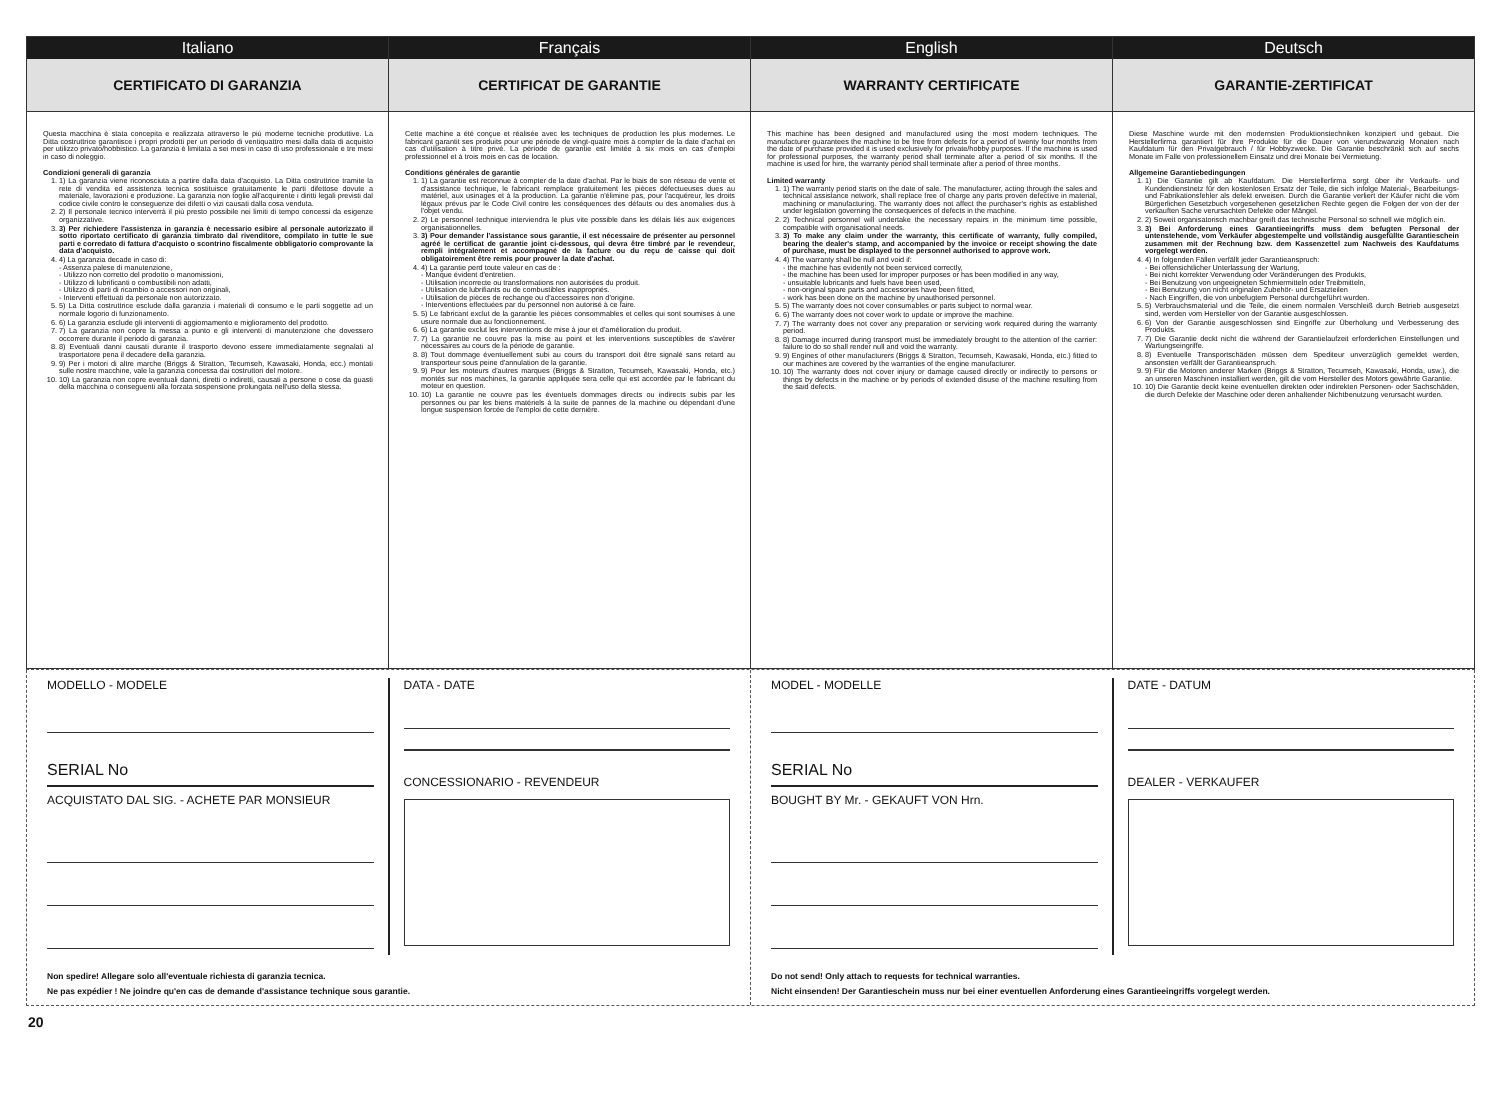Italiano
CERTIFICATO DI GARANZIA
Questa macchina è stata concepita e realizzata attraverso le più moderne tecniche produttive. La Ditta costruttrice garantisce i propri prodotti per un periodo di ventiquattro mesi dalla data di acquisto per utilizzo privato/hobbistico. La garanzia è limitata a sei mesi in caso di uso professionale e tre mesi in caso di noleggio.
Condizioni generali di garanzia
1. 1) La garanzia viene riconosciuta a partire dalla data d'acquisto. La Ditta costruttrice tramite la rete di vendita ed assistenza tecnica sostituisce gratuitamente le parti difettose dovute a materiale, lavorazioni e produzione. La garanzia non toglie all'acquirente i diritti legali previsti dal codice civile contro le conseguenze dei difetti o vizi causati dalla cosa venduta.
2. 2) Il personale tecnico interverrà il più presto possibile nei limiti di tempo concessi da esigenze organizzative.
3. 3) Per richiedere l'assistenza in garanzia è necessario esibire al personale autorizzato il sotto riportato certificato di garanzia timbrato dal rivenditore, compilato in tutte le sue parti e corredato di fattura d'acquisto o scontrino fiscalmente obbligatorio comprovante la data d'acquisto.
4. 4) La garanzia decade in caso di:
- Assenza palese di manutenzione,
- Utilizzo non corretto del prodotto o manomissioni,
- Utilizzo di lubrificanti o combustibili non adatti,
- Utilizzo di parti di ricambio o accessori non originali,
- Interventi effettuati da personale non autorizzato.
5. 5) La Ditta costruttrice esclude dalla garanzia i materiali di consumo e le parti soggette ad un normale logorio di funzionamento.
6. 6) La garanzia esclude gli interventi di aggiornamento e miglioramento del prodotto.
7. 7) La garanzia non copre la messa a punto e gli interventi di manutenzione che dovessero occorrere durante il periodo di garanzia.
8. 8) Eventuali danni causati durante il trasporto devono essere immediatamente segnalati al trasportatore pena il decadere della garanzia.
9. 9) Per i motori di altre marche (Briggs & Stratton, Tecumseh, Kawasaki, Honda, ecc.) montati sulle nostre macchine, vale la garanzia concessa dai costruttori del motore.
10. 10) La garanzia non copre eventuali danni, diretti o indiretti, causati a persone o cose da guasti della macchina o conseguenti alla forzata sospensione prolungata nell'uso della stessa.
Français
CERTIFICAT DE GARANTIE
Cette machine a été conçue et réalisée avec les techniques de production les plus modernes. Le fabricant garantit ses produits pour une période de vingt-quatre mois à compter de la date d'achat en cas d'utilisation à titre privé. La période de garantie est limitée à six mois en cas d'emploi professionnel et à trois mois en cas de location.
Conditions générales de garantie
1. 1) La garantie est reconnue à compter de la date d'achat. Par le biais de son réseau de vente et d'assistance technique, le fabricant remplace gratuitement les pièces défectueuses dues au matériel, aux usinages et à la production. La garantie n'élimine pas, pour l'acquéreur, les droits légaux prévus par le Code Civil contre les conséquences des défauts ou des anomalies dus à l'objet vendu.
2. 2) Le personnel technique interviendra le plus vite possible dans les délais liés aux exigences organisationnelles.
3. 3) Pour demander l'assistance sous garantie, il est nécessaire de présenter au personnel agréé le certificat de garantie joint ci-dessous, qui devra être timbré par le revendeur, rempli intégralement et accompagné de la facture ou du reçu de caisse qui doit obligatoirement être remis pour prouver la date d'achat.
4. 4) La garantie perd toute valeur en cas de :
- Manque évident d'entretien.
- Utilisation incorrecte ou transformations non autorisées du produit.
- Utilisation de lubrifiants ou de combustibles inappropriés.
- Utilisation de pièces de rechange ou d'accessoires non d'origine.
- Interventions effectuées par du personnel non autorisé à ce faire.
5. 5) Le fabricant exclut de la garantie les pièces consommables et celles qui sont soumises à une usure normale due au fonctionnement.
6. 6) La garantie exclut les interventions de mise à jour et d'amélioration du produit.
7. 7) La garantie ne couvre pas la mise au point et les interventions susceptibles de s'avérer nécessaires au cours de la période de garantie.
8. 8) Tout dommage éventuellement subi au cours du transport doit être signalé sans retard au transporteur sous peine d'annulation de la garantie.
9. 9) Pour les moteurs d'autres marques (Briggs & Stratton, Tecumseh, Kawasaki, Honda, etc.) montés sur nos machines, la garantie appliquée sera celle qui est accordée par le fabricant du moteur en question.
10. 10) La garantie ne couvre pas les éventuels dommages directs ou indirects subis par les personnes ou par les biens matériels à la suite de pannes de la machine ou dépendant d'une longue suspension forcée de l'emploi de cette dernière.
English
WARRANTY CERTIFICATE
This machine has been designed and manufactured using the most modern techniques. The manufacturer guarantees the machine to be free from defects for a period of twenty four months from the date of purchase provided it is used exclusively for private/hobby purposes. If the machine is used for professional purposes, the warranty period shall terminate after a period of six months. If the machine is used for hire, the warranty period shall terminate after a period of three months.
Limited warranty
1. 1) The warranty period starts on the date of sale. The manufacturer, acting through the sales and technical assistance network, shall replace free of charge any parts proven defective in material, machining or manufacturing. The warranty does not affect the purchaser's rights as established under legislation governing the consequences of defects in the machine.
2. 2) Technical personnel will undertake the necessary repairs in the minimum time possible, compatible with organisational needs.
3. 3) To make any claim under the warranty, this certificate of warranty, fully compiled, bearing the dealer's stamp, and accompanied by the invoice or receipt showing the date of purchase, must be displayed to the personnel authorised to approve work.
4. 4) The warranty shall be null and void if:
- the machine has evidently not been serviced correctly,
- the machine has been used for improper purposes or has been modified in any way,
- unsuitable lubricants and fuels have been used,
- non-original spare parts and accessories have been fitted,
- work has been done on the machine by unauthorised personnel.
5. 5) The warranty does not cover consumables or parts subject to normal wear.
6. 6) The warranty does not cover work to update or improve the machine.
7. 7) The warranty does not cover any preparation or servicing work required during the warranty period.
8. 8) Damage incurred during transport must be immediately brought to the attention of the carrier: failure to do so shall render null and void the warranty.
9. 9) Engines of other manufacturers (Briggs & Stratton, Tecumseh, Kawasaki, Honda, etc.) fitted to our machines are covered by the warranties of the engine manufacturer.
10. 10) The warranty does not cover injury or damage caused directly or indirectly to persons or things by defects in the machine or by periods of extended disuse of the machine resulting from the said defects.
Deutsch
GARANTIE-ZERTIFICAT
Diese Maschine wurde mit den modernsten Produktionstechniken konzipiert und gebaut. Die Herstellerfirma garantiert für ihre Produkte für die Dauer von vierundzwanzig Monaten nach Kaufdatum für den Privatgebrauch / für Hobbyzwecke. Die Garantie beschränkt sich auf sechs Monate im Falle von professionellem Einsatz und drei Monate bei Vermietung.
Allgemeine Garantiebedingungen
1. 1) Die Garantie gilt ab Kaufdatum. Die Herstellerfirma sorgt über ihr Verkaufs- und Kundendienstnetz für den kostenlosen Ersatz der Teile, die sich infolge Material-, Bearbeitungs- und Fabrikationsfehler als defekt erweisen. Durch die Garantie verliert der Käufer nicht die vom Bürgerlichen Gesetzbuch vorgesehenen gesetzlichen Rechte gegen die Folgen der von der der verkauften Sache verursachten Defekte oder Mängel.
2. 2) Soweit organisatorisch machbar greift das technische Personal so schnell wie möglich ein.
3. 3) Bei Anforderung eines Garantieeingriffs muss dem befugten Personal der untenstehende, vom Verkäufer abgestempelte und vollständig ausgefüllte Garantieschein zusammen mit der Rechnung bzw. dem Kassenzettel zum Nachweis des Kaufdatums vorgelegt werden.
4. 4) In folgenden Fällen verfällt jeder Garantieanspruch:
- Bei offensichtlicher Unterlassung der Wartung,
- Bei nicht korrekter Verwendung oder Veränderungen des Produkts,
- Bei Benutzung von ungeeigneten Schmiermitteln oder Treibmitteln,
- Bei Benutzung von nicht originalen Zubehör- und Ersatzteilen
- Nach Eingriffen, die von unbefugtem Personal durchgeführt wurden.
5. 5) Verbrauchsmaterial und die Teile, die einem normalen Verschleiß durch Betrieb ausgesetzt sind, werden vom Hersteller von der Garantie ausgeschlossen.
6. 6) Von der Garantie ausgeschlossen sind Eingriffe zur Überholung und Verbesserung des Produkts.
7. 7) Die Garantie deckt nicht die während der Garantielaufzeit erforderlichen Einstellungen und Wartungseingriffe.
8. 8) Eventuelle Transportschäden müssen dem Spediteur unverzüglich gemeldet werden, ansonsten verfällt der Garantieanspruch.
9. 9) Für die Motoren anderer Marken (Briggs & Stratton, Tecumseh, Kawasaki, Honda, usw.), die an unseren Maschinen installiert werden, gilt die vom Hersteller des Motors gewährte Garantie.
10. 10) Die Garantie deckt keine eventuellen direkten oder indirekten Personen- oder Sachschäden, die durch Defekte der Maschine oder deren anhaltender Nichtbenutzung verursacht wurden.
MODELLO - MODELE
SERIAL No
ACQUISTATO DAL SIG. - ACHETE PAR MONSIEUR
DATA - DATE
CONCESSIONARIO - REVENDEUR
Non spedire! Allegare solo all'eventuale richiesta di garanzia tecnica.
Ne pas expédier ! Ne joindre qu'en cas de demande d'assistance technique sous garantie.
MODEL - MODELLE
SERIAL No
BOUGHT BY Mr. - GEKAUFT VON Hrn.
DATE - DATUM
DEALER - VERKAUFER
Do not send! Only attach to requests for technical warranties.
Nicht einsenden! Der Garantieschein muss nur bei einer eventuellen Anforderung eines Garantieeingriffs vorgelegt werden.
20